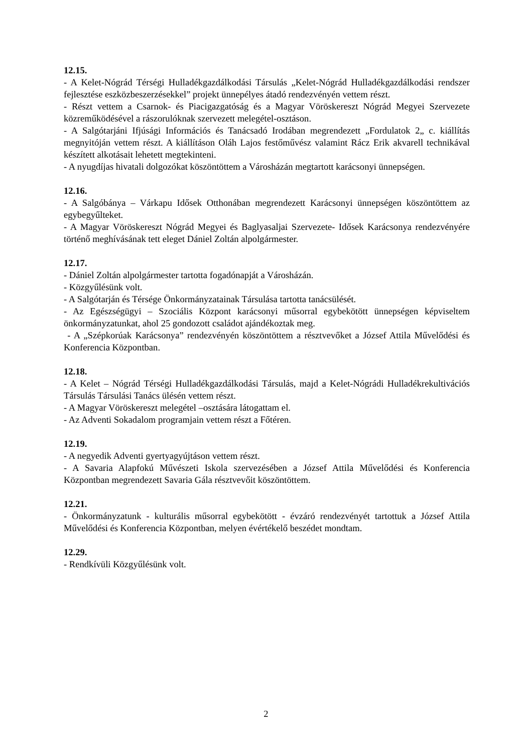12.15.
- A Kelet-Nógrád Térségi Hulladékgazdálkodási Társulás „Kelet-Nógrád Hulladékgazdálkodási rendszer fejlesztése eszközbeszerzésekkel” projekt ünnepélyes átadó rendezvényén vettem részt.
- Részt vettem a Csarnok- és Piacigazgatóság és a Magyar Vöröskereszt Nógrád Megyei Szervezete közreműködésével a rászorulóknak szervezett melegétel-osztáson.
- A Salgótarjáni Ifjúsági Információs és Tanácsadó Irodában megrendezett „Fordulatok 2„ c. kiállítás megnyitóján vettem részt. A kiállításon Oláh Lajos festőművész valamint Rácz Erik akvarell technikával készített alkotásait lehetett megtekinteni.
- A nyugdíjas hivatali dolgozókat köszöntöttem a Városházán megtartott karácsonyi ünnepségen.
12.16.
- A Salgóbánya – Várkapu Idősek Otthonában megrendezett Karácsonyi ünnepségen köszöntöttem az egybegyűlteket.
- A Magyar Vöröskereszt Nógrád Megyei és Baglyasaljai Szervezete- Idősek Karácsonya rendezvényére történő meghívásának tett eleget Dániel Zoltán alpolgármester.
12.17.
- Dániel Zoltán alpolgármester tartotta fogadónapját a Városházán.
- Közgyűlésünk volt.
- A Salgótarján és Térsége Önkormányzatainak Társulása tartotta tanácsülését.
- Az Egészségügyi – Szociális Központ karácsonyi műsorral egybekötött ünnepségen képviseltem önkormányzatunkat, ahol 25 gondozott családot ajándékoztak meg.
- A „Szépkorúak Karácsonya” rendezvényén köszöntöttem a résztvevőket a József Attila Művelődési és Konferencia Központban.
12.18.
- A Kelet – Nógrád Térségi Hulladékgazdálkodási Társulás, majd a Kelet-Nógrádi Hulladékrekultivációs Társulás Társulási Tanács ülésén vettem részt.
- A Magyar Vöröskereszt melegétel –osztására látogattam el.
- Az Adventi Sokadalom programjain vettem részt a Főtéren.
12.19.
- A negyedik Adventi gyertyagyújtáson vettem részt.
- A Savaria Alapfokú Művészeti Iskola szervezésében a József Attila Művelődési és Konferencia Központban megrendezett Savaria Gála résztvevőit köszöntöttem.
12.21.
- Önkormányzatunk - kulturális műsorral egybekötött - évzáró rendezvényét tartottuk a József Attila Művelődési és Konferencia Központban, melyen évértékelő beszédet mondtam.
12.29.
- Rendkívüli Közgyűlésünk volt.
2